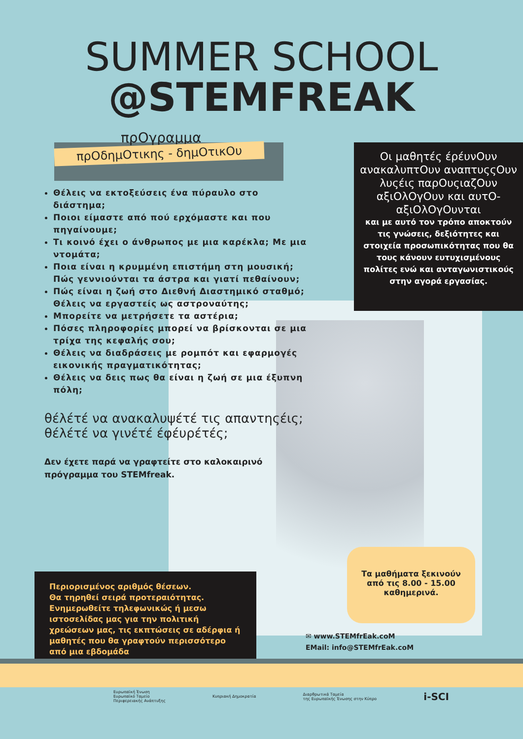SUMMER SCHOOL
@STEMFREAK
πρΟγραμμα
πρΟδημΟτικης - δημΟτικΟυ
Θέλεις να εκτοξεύσεις ένα πύραυλο στο διάστημα;
Ποιοι είμαστε από πού ερχόμαστε και που πηγαίνουμε;
Τι κοινό έχει ο άνθρωπος με μια καρέκλα; Με μια ντομάτα;
Ποια είναι η κρυμμένη επιστήμη στη μουσική; Πώς γεννιούνται τα άστρα και γιατί πεθαίνουν;
Πώς είναι η ζωή στο Διεθνή Διαστημικό σταθμό; Θέλεις να εργαστείς ως αστροναύτης;
Μπορείτε να μετρήσετε τα αστέρια;
Πόσες πληροφορίες μπορεί να βρίσκονται σε μια τρίχα της κεφαλής σου;
Θέλεις να διαδράσεις με ρομπότ και εφαρμογές εικονικής πραγματικότητας;
Θέλεις να δεις πως θα είναι η ζωή σε μια έξυπνη πόλη;
θέλέτέ να ανακαλυψέτέ τις απαντηςέις;
θέλέτέ να γινέτέ έφέυρέτές;
Δεν έχετε παρά να γραφτείτε στο καλοκαιρινό πρόγραμμα του STEMfreak.
Οι μαθητές έρέυνΟυν ανακαλυπτΟυν αναπτυςςΟυν λυςέις παρΟυςιαζΟυν αξιΟλΟγΟυν και αυτΟ-αξιΟλΟγΟυνται
και με αυτό τον τρόπο αποκτούν τις γνώσεις, δεξιότητες και στοιχεία προσωπικότητας που θα τους κάνουν ευτυχισμένους πολίτες ενώ και ανταγωνιστικούς στην αγορά εργασίας.
Περιορισμένος αριθμός θέσεων.
Θα τηρηθεί σειρά προτεραιότητας.
Ενημερωθείτε τηλεφωνικώς ή μεσω ιστοσελίδας μας για την πολιτική χρεώσεων μας, τις εκπτώσεις σε αδέρφια ή μαθητές που θα γραφτούν περισσότερο από μια εβδομάδα
Τα μαθήματα ξεκινούν
από τις 8.00 - 15.00
καθημερινά.
✉ www.STEMfrEak.coM
EMail: info@STEMfrEak.coM
Ευρωπαϊκή Ένωση
Ευρωπαϊκό Ταμείο
Περιφερειακής Ανάπτυξης
Κυπριακή Δημοκρατία
Διαρθρωτικά Ταμεία
της Ευρωπαϊκής Ένωσης στην Κύπρο
i-SCI